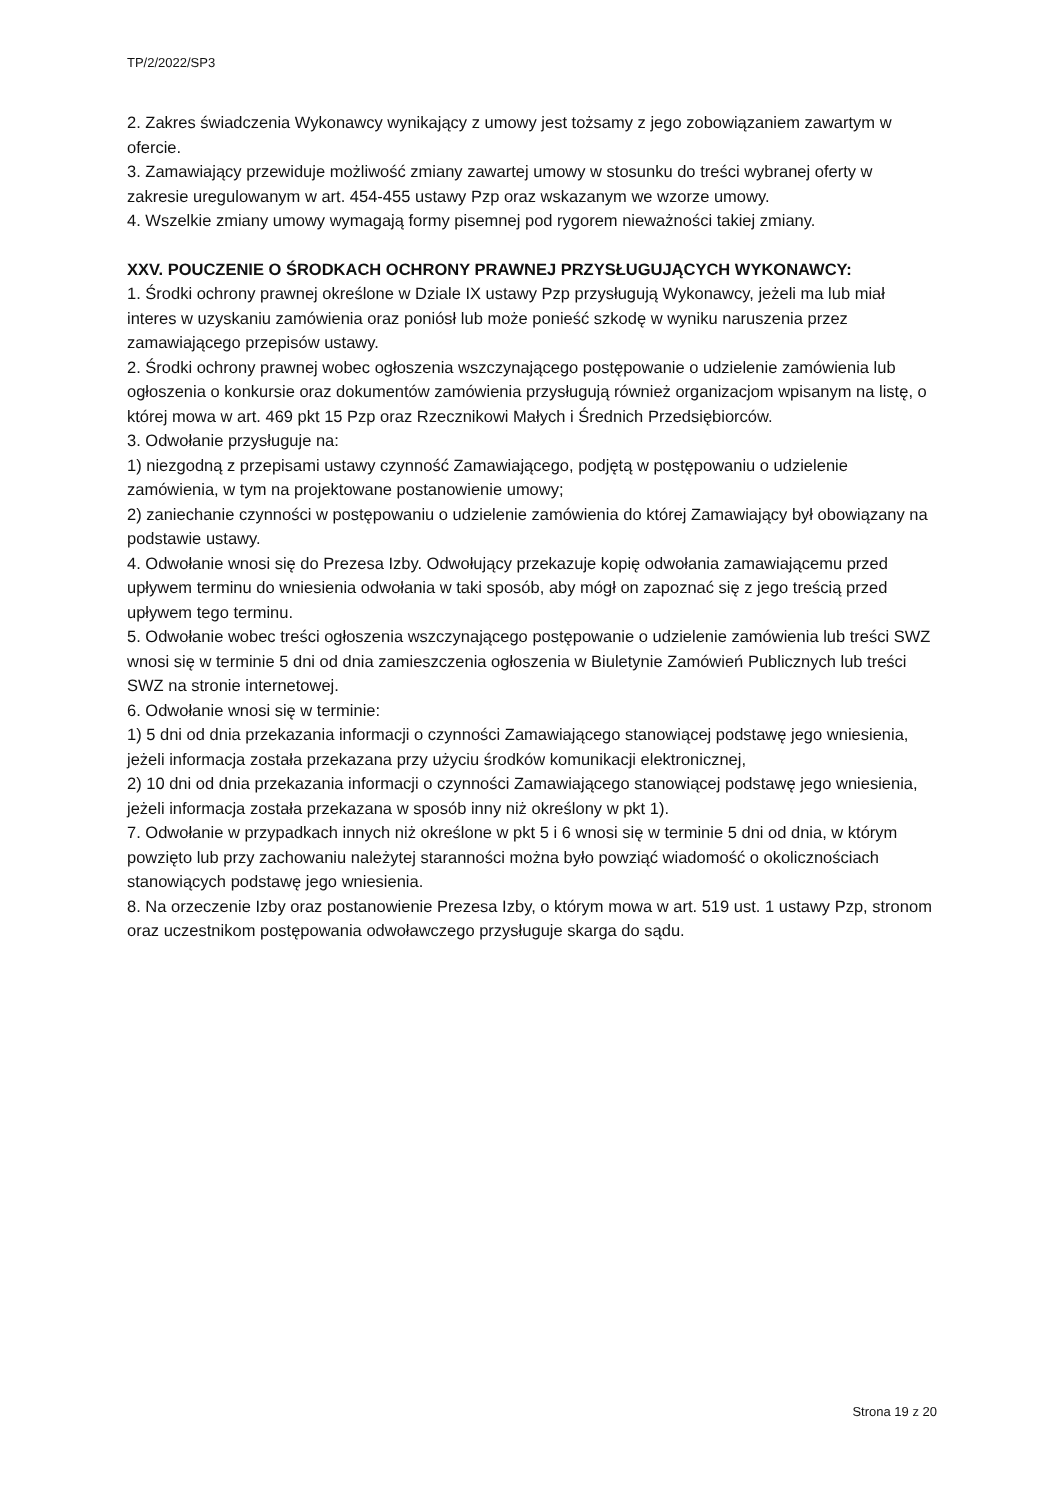TP/2/2022/SP3
2. Zakres świadczenia Wykonawcy wynikający z umowy jest tożsamy z jego zobowiązaniem zawartym w ofercie.
3. Zamawiający przewiduje możliwość zmiany zawartej umowy w stosunku do treści wybranej oferty w zakresie uregulowanym w art. 454-455 ustawy Pzp oraz wskazanym we wzorze umowy.
4. Wszelkie zmiany umowy wymagają formy pisemnej pod rygorem nieważności takiej zmiany.
XXV. POUCZENIE O ŚRODKACH OCHRONY PRAWNEJ PRZYSŁUGUJĄCYCH WYKONAWCY:
1. Środki ochrony prawnej określone w Dziale IX ustawy Pzp przysługują Wykonawcy, jeżeli ma lub miał interes w uzyskaniu zamówienia oraz poniósł lub może ponieść szkodę w wyniku naruszenia przez zamawiającego przepisów ustawy.
2. Środki ochrony prawnej wobec ogłoszenia wszczynającego postępowanie o udzielenie zamówienia lub ogłoszenia o konkursie oraz dokumentów zamówienia przysługują również organizacjom wpisanym na listę, o której mowa w art. 469 pkt 15 Pzp oraz Rzecznikowi Małych i Średnich Przedsiębiorców.
3. Odwołanie przysługuje na:
1) niezgodną z przepisami ustawy czynność Zamawiającego, podjętą w postępowaniu o udzielenie zamówienia, w tym na projektowane postanowienie umowy;
2) zaniechanie czynności w postępowaniu o udzielenie zamówienia do której Zamawiający był obowiązany na podstawie ustawy.
4. Odwołanie wnosi się do Prezesa Izby. Odwołujący przekazuje kopię odwołania zamawiającemu przed upływem terminu do wniesienia odwołania w taki sposób, aby mógł on zapoznać się z jego treścią przed upływem tego terminu.
5. Odwołanie wobec treści ogłoszenia wszczynającego postępowanie o udzielenie zamówienia lub treści SWZ wnosi się w terminie 5 dni od dnia zamieszczenia ogłoszenia w Biuletynie Zamówień Publicznych lub treści SWZ na stronie internetowej.
6. Odwołanie wnosi się w terminie:
1) 5 dni od dnia przekazania informacji o czynności Zamawiającego stanowiącej podstawę jego wniesienia, jeżeli informacja została przekazana przy użyciu środków komunikacji elektronicznej,
2) 10 dni od dnia przekazania informacji o czynności Zamawiającego stanowiącej podstawę jego wniesienia, jeżeli informacja została przekazana w sposób inny niż określony w pkt 1).
7. Odwołanie w przypadkach innych niż określone w pkt 5 i 6 wnosi się w terminie 5 dni od dnia, w którym powzięto lub przy zachowaniu należytej staranności można było powziąć wiadomość o okolicznościach stanowiących podstawę jego wniesienia.
8. Na orzeczenie Izby oraz postanowienie Prezesa Izby, o którym mowa w art. 519 ust. 1 ustawy Pzp, stronom oraz uczestnikom postępowania odwoławczego przysługuje skarga do sądu.
Strona 19 z 20